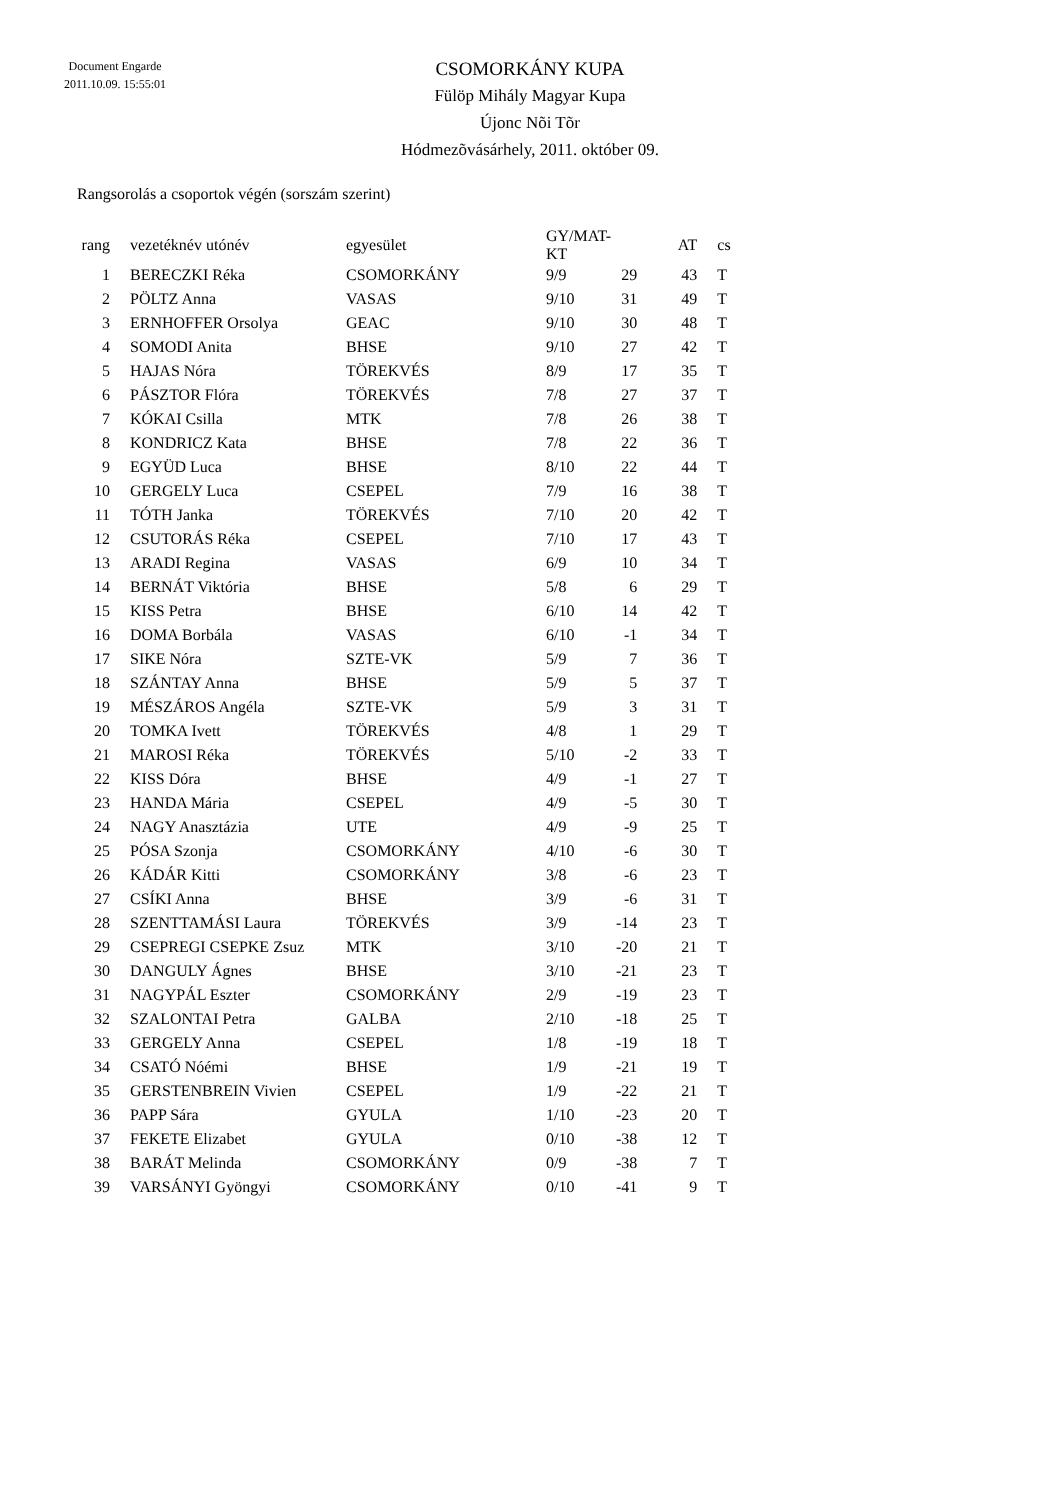Document Engarde
2011.10.09. 15:55:01
CSOMORKÁNY KUPA
Fülöp Mihály Magyar Kupa
Újonc Nõi Tõr
Hódmezõvásárhely, 2011. október 09.
Rangsorolás a csoportok végén (sorszám szerint)
| rang | | vezetéknév utónév | egyesület | GY/MAT-KT | | AT | | cs |
| --- | --- | --- | --- | --- | --- | --- | --- | --- |
| 1 | | BERECZKI Réka | CSOMORKÁNY | 9/9 | 29 | 43 | | T |
| 2 | | PÖLTZ Anna | VASAS | 9/10 | 31 | 49 | | T |
| 3 | | ERNHOFFER Orsolya | GEAC | 9/10 | 30 | 48 | | T |
| 4 | | SOMODI Anita | BHSE | 9/10 | 27 | 42 | | T |
| 5 | | HAJAS Nóra | TÖREKVÉS | 8/9 | 17 | 35 | | T |
| 6 | | PÁSZTOR Flóra | TÖREKVÉS | 7/8 | 27 | 37 | | T |
| 7 | | KÓKAI Csilla | MTK | 7/8 | 26 | 38 | | T |
| 8 | | KONDRICZ Kata | BHSE | 7/8 | 22 | 36 | | T |
| 9 | | EGYÜD Luca | BHSE | 8/10 | 22 | 44 | | T |
| 10 | | GERGELY Luca | CSEPEL | 7/9 | 16 | 38 | | T |
| 11 | | TÓTH Janka | TÖREKVÉS | 7/10 | 20 | 42 | | T |
| 12 | | CSUTORÁS Réka | CSEPEL | 7/10 | 17 | 43 | | T |
| 13 | | ARADI Regina | VASAS | 6/9 | 10 | 34 | | T |
| 14 | | BERNÁT Viktória | BHSE | 5/8 | 6 | 29 | | T |
| 15 | | KISS Petra | BHSE | 6/10 | 14 | 42 | | T |
| 16 | | DOMA Borbála | VASAS | 6/10 | -1 | 34 | | T |
| 17 | | SIKE Nóra | SZTE-VK | 5/9 | 7 | 36 | | T |
| 18 | | SZÁNTAY Anna | BHSE | 5/9 | 5 | 37 | | T |
| 19 | | MÉSZÁROS Angéla | SZTE-VK | 5/9 | 3 | 31 | | T |
| 20 | | TOMKA Ivett | TÖREKVÉS | 4/8 | 1 | 29 | | T |
| 21 | | MAROSI Réka | TÖREKVÉS | 5/10 | -2 | 33 | | T |
| 22 | | KISS Dóra | BHSE | 4/9 | -1 | 27 | | T |
| 23 | | HANDA Mária | CSEPEL | 4/9 | -5 | 30 | | T |
| 24 | | NAGY Anasztázia | UTE | 4/9 | -9 | 25 | | T |
| 25 | | PÓSA Szonja | CSOMORKÁNY | 4/10 | -6 | 30 | | T |
| 26 | | KÁDÁR Kitti | CSOMORKÁNY | 3/8 | -6 | 23 | | T |
| 27 | | CSÍKI Anna | BHSE | 3/9 | -6 | 31 | | T |
| 28 | | SZENTTAMÁSI Laura | TÖREKVÉS | 3/9 | -14 | 23 | | T |
| 29 | | CSEPREGI CSEPKE Zsuz | MTK | 3/10 | -20 | 21 | | T |
| 30 | | DANGULY Ágnes | BHSE | 3/10 | -21 | 23 | | T |
| 31 | | NAGYPÁL Eszter | CSOMORKÁNY | 2/9 | -19 | 23 | | T |
| 32 | | SZALONTAI Petra | GALBA | 2/10 | -18 | 25 | | T |
| 33 | | GERGELY Anna | CSEPEL | 1/8 | -19 | 18 | | T |
| 34 | | CSATÓ Nóémi | BHSE | 1/9 | -21 | 19 | | T |
| 35 | | GERSTENBREIN Vivien | CSEPEL | 1/9 | -22 | 21 | | T |
| 36 | | PAPP Sára | GYULA | 1/10 | -23 | 20 | | T |
| 37 | | FEKETE Elizabet | GYULA | 0/10 | -38 | 12 | | T |
| 38 | | BARÁT Melinda | CSOMORKÁNY | 0/9 | -38 | 7 | | T |
| 39 | | VARSÁNYI Gyöngyi | CSOMORKÁNY | 0/10 | -41 | 9 | | T |